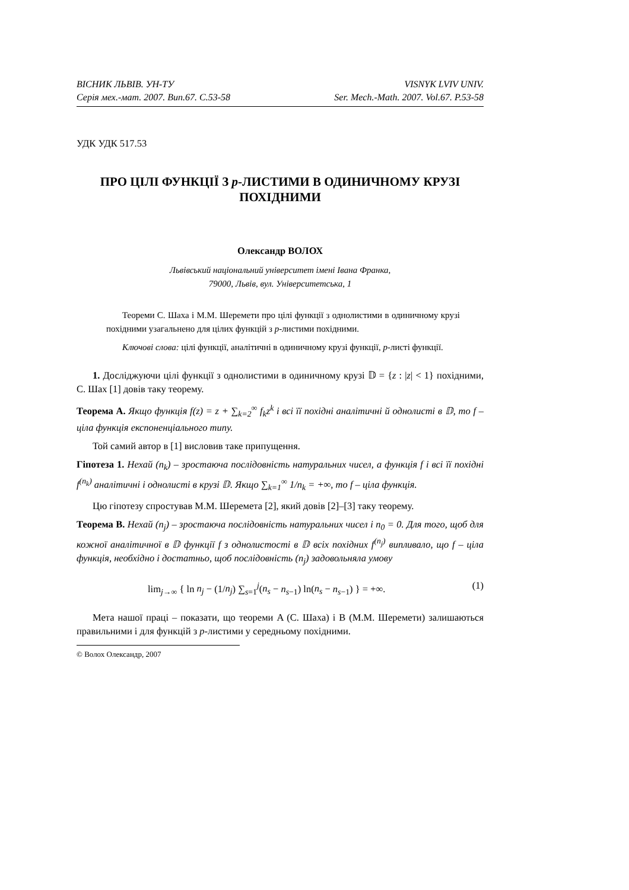ВІСНИК ЛЬВІВ. УН-ТУ
Серія мех.-мат. 2007. Вип.67. С.53-58
VISNYK LVIV UNIV.
Ser. Mech.-Math. 2007. Vol.67. P.53-58
УДК УДК 517.53
ПРО ЦІЛІ ФУНКЦІЇ З p-ЛИСТИМИ В ОДИНИЧНОМУ КРУЗІ ПОХІДНИМИ
Олександр ВОЛОХ
Львівський національний університет імені Івана Франка,
79000, Львів, вул. Університетська, 1
Теореми С. Шаха і М.М. Шеремети про цілі функції з однолистими в одиничному крузі похідними узагальнено для цілих функцій з p-листими похідними.
Ключові слова: цілі функції, аналітичні в одиничному крузі функції, p-листі функції.
1. Досліджуючи цілі функції з однолистими в одиничному крузі 𝔻 = {z : |z| < 1} похідними, С. Шах [1] довів таку теорему.
Теорема A. Якщо функція f(z) = z + ∑<sub>k=2</sub><sup>∞</sup> f<sub>k</sub>z<sup>k</sup> і всі її похідні аналітичні й однолисті в 𝔻, то f – ціла функція експоненціального типу.
Той самий автор в [1] висловив таке припущення.
Гіпотеза 1. Нехай (n<sub>k</sub>) – зростаюча послідовність натуральних чисел, а функція f і всі її похідні f<sup>(n<sub>k</sub>)</sup> аналітичні і однолисті в крузі 𝔻. Якщо ∑<sub>k=1</sub><sup>∞</sup> 1/n<sub>k</sub> = +∞, то f – ціла функція.
Цю гіпотезу спростував М.М. Шеремета [2], який довів [2]–[3] таку теорему.
Теорема B. Нехай (n<sub>j</sub>) – зростаюча послідовність натуральних чисел і n<sub>0</sub> = 0. Для того, щоб для кожної аналітичної в 𝔻 функції f з однолистості в 𝔻 всіх похідних f<sup>(n<sub>j</sub>)</sup> випливало, що f – ціла функція, необхідно і достатньо, щоб послідовність (n<sub>j</sub>) задовольняла умову
lim<sub>j→∞</sub> { ln n<sub>j</sub> − (1/n<sub>j</sub>) ∑<sub>s=1</sub><sup>j</sup>(n<sub>s</sub> − n<sub>s−1</sub>) ln(n<sub>s</sub> − n<sub>s−1</sub>) } = +∞. (1)
Мета нашої праці – показати, що теореми A (С. Шаха) і B (М.М. Шеремети) залишаються правильними і для функцій з p-листими у середньому похідними.
© Волох Олександр, 2007